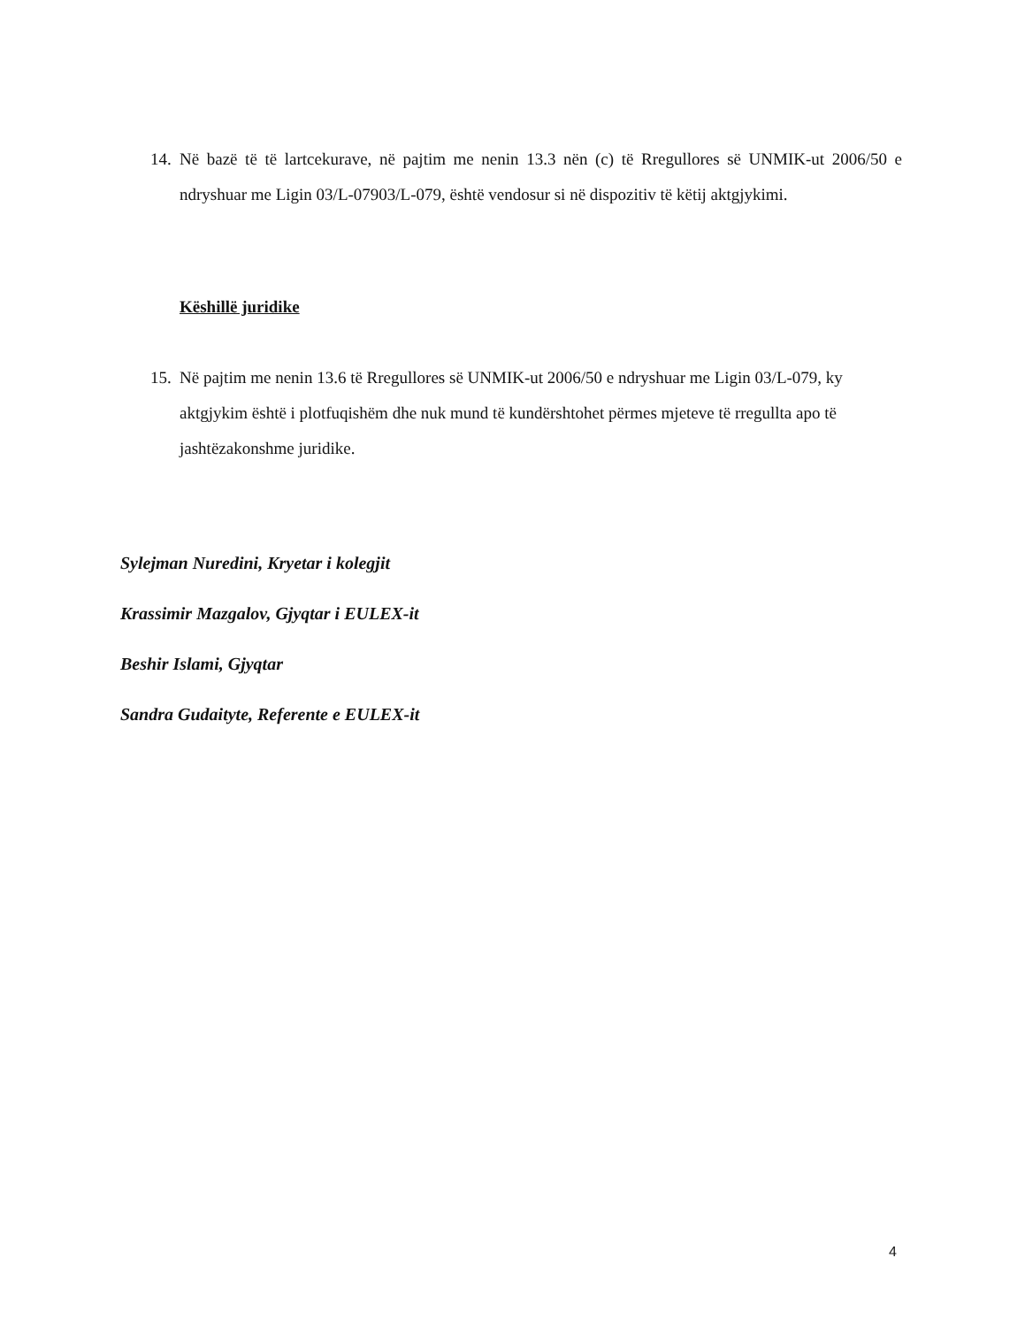14.
Në bazë të të lartcekurave, në pajtim me nenin 13.3 nën (c) të Rregullores së UNMIK-ut 2006/50 e ndryshuar me Ligin 03/L-07903/L-079, është vendosur si në dispozitiv të këtij aktgjykimi.
Këshillë juridike
15.
Në pajtim me nenin 13.6 të Rregullores së UNMIK-ut 2006/50 e ndryshuar me Ligin 03/L-079, ky aktgjykim është i plotfuqishëm dhe nuk mund të kundërshtohet përmes mjeteve të rregullta apo të jashtëzakonshme juridike.
Sylejman Nuredini, Kryetar i kolegjit
Krassimir Mazgalov, Gjyqtar i EULEX-it
Beshir Islami, Gjyqtar
Sandra Gudaityte, Referente e EULEX-it
4